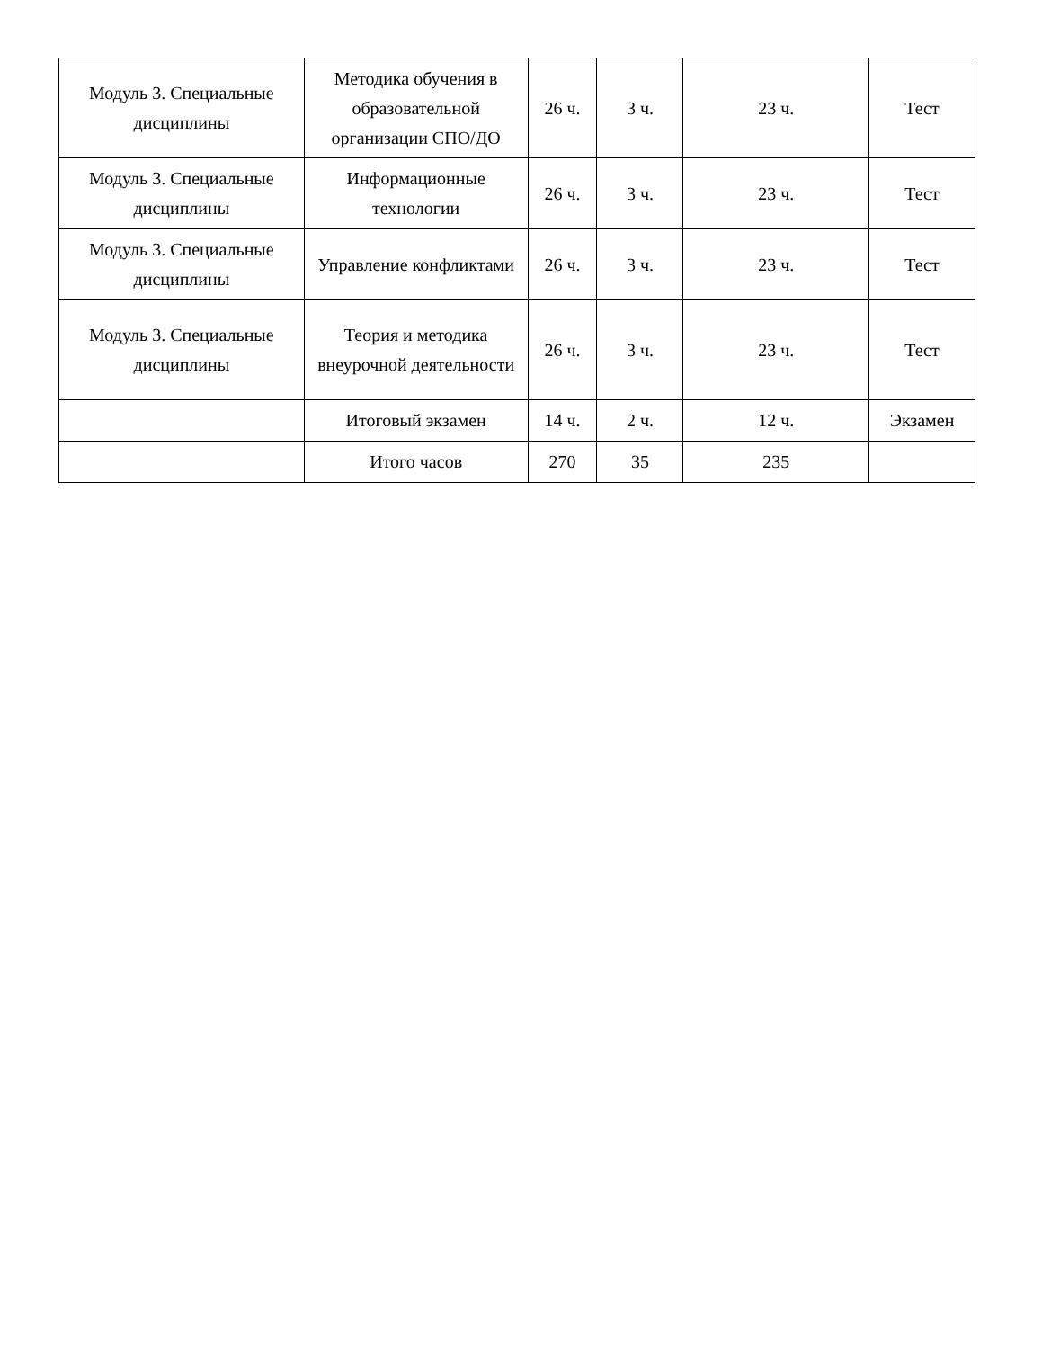| Модуль 3. Специальные дисциплины | Методика обучения в образовательной организации СПО/ДО | 26 ч. | 3 ч. | 23 ч. | Тест |
| Модуль 3. Специальные дисциплины | Информационные технологии | 26 ч. | 3 ч. | 23 ч. | Тест |
| Модуль 3. Специальные дисциплины | Управление конфликтами | 26 ч. | 3 ч. | 23 ч. | Тест |
| Модуль 3. Специальные дисциплины | Теория и методика внеурочной деятельности | 26 ч. | 3 ч. | 23 ч. | Тест |
| | Итоговый экзамен | 14 ч. | 2 ч. | 12 ч. | Экзамен |
| | Итого часов | 270 | 35 | 235 | |